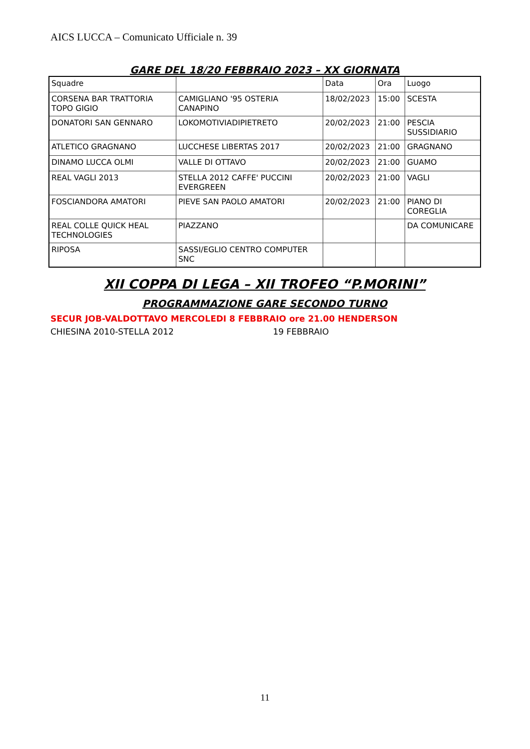AICS LUCCA – Comunicato Ufficiale n. 39
GARE DEL 18/20 FEBBRAIO 2023 – XX GIORNATA
| Squadre | | Data | Ora | Luogo |
| CORSENA BAR TRATTORIA TOPO GIGIO | CAMIGLIANO '95 OSTERIA CANAPINO | 18/02/2023 | 15:00 | SCESTA |
| DONATORI SAN GENNARO | LOKOMOTIVIADIPIETRETO | 20/02/2023 | 21:00 | PESCIA SUSSIDIARIO |
| ATLETICO GRAGNANO | LUCCHESE LIBERTAS 2017 | 20/02/2023 | 21:00 | GRAGNANO |
| DINAMO LUCCA OLMI | VALLE DI OTTAVO | 20/02/2023 | 21:00 | GUAMO |
| REAL VAGLI 2013 | STELLA 2012 CAFFE' PUCCINI EVERGREEN | 20/02/2023 | 21:00 | VAGLI |
| FOSCIANDORA AMATORI | PIEVE SAN PAOLO AMATORI | 20/02/2023 | 21:00 | PIANO DI COREGLIA |
| REAL COLLE QUICK HEAL TECHNOLOGIES | PIAZZANO | | | DA COMUNICARE |
| RIPOSA | SASSI/EGLIO CENTRO COMPUTER SNC | | | |
XII COPPA DI LEGA – XII TROFEO “P.MORINI”
PROGRAMMAZIONE GARE SECONDO TURNO
SECUR JOB-VALDOTTAVO MERCOLEDI 8 FEBBRAIO ore 21.00 HENDERSON
CHIESINA 2010-STELLA 2012 19 FEBBRAIO
11